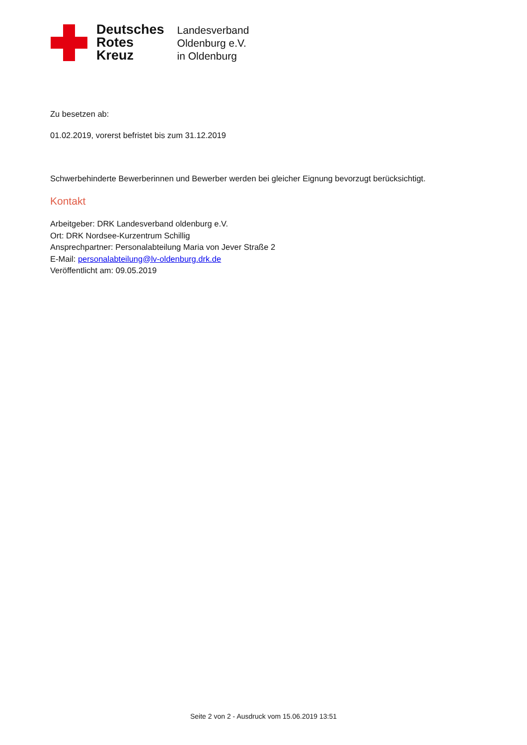Deutsches
Rotes
Kreuz
Landesverband
Oldenburg e.V.
in Oldenburg
Zu besetzen ab:
01.02.2019, vorerst befristet bis zum 31.12.2019
Schwerbehinderte Bewerberinnen und Bewerber werden bei gleicher Eignung bevorzugt berücksichtigt.
Kontakt
Arbeitgeber: DRK Landesverband oldenburg e.V.
Ort: DRK Nordsee-Kurzentrum Schillig
Ansprechpartner: Personalabteilung Maria von Jever Straße 2
E-Mail: personalabteilung@lv-oldenburg.drk.de
Veröffentlicht am: 09.05.2019
Seite 2 von 2 - Ausdruck vom 15.06.2019 13:51